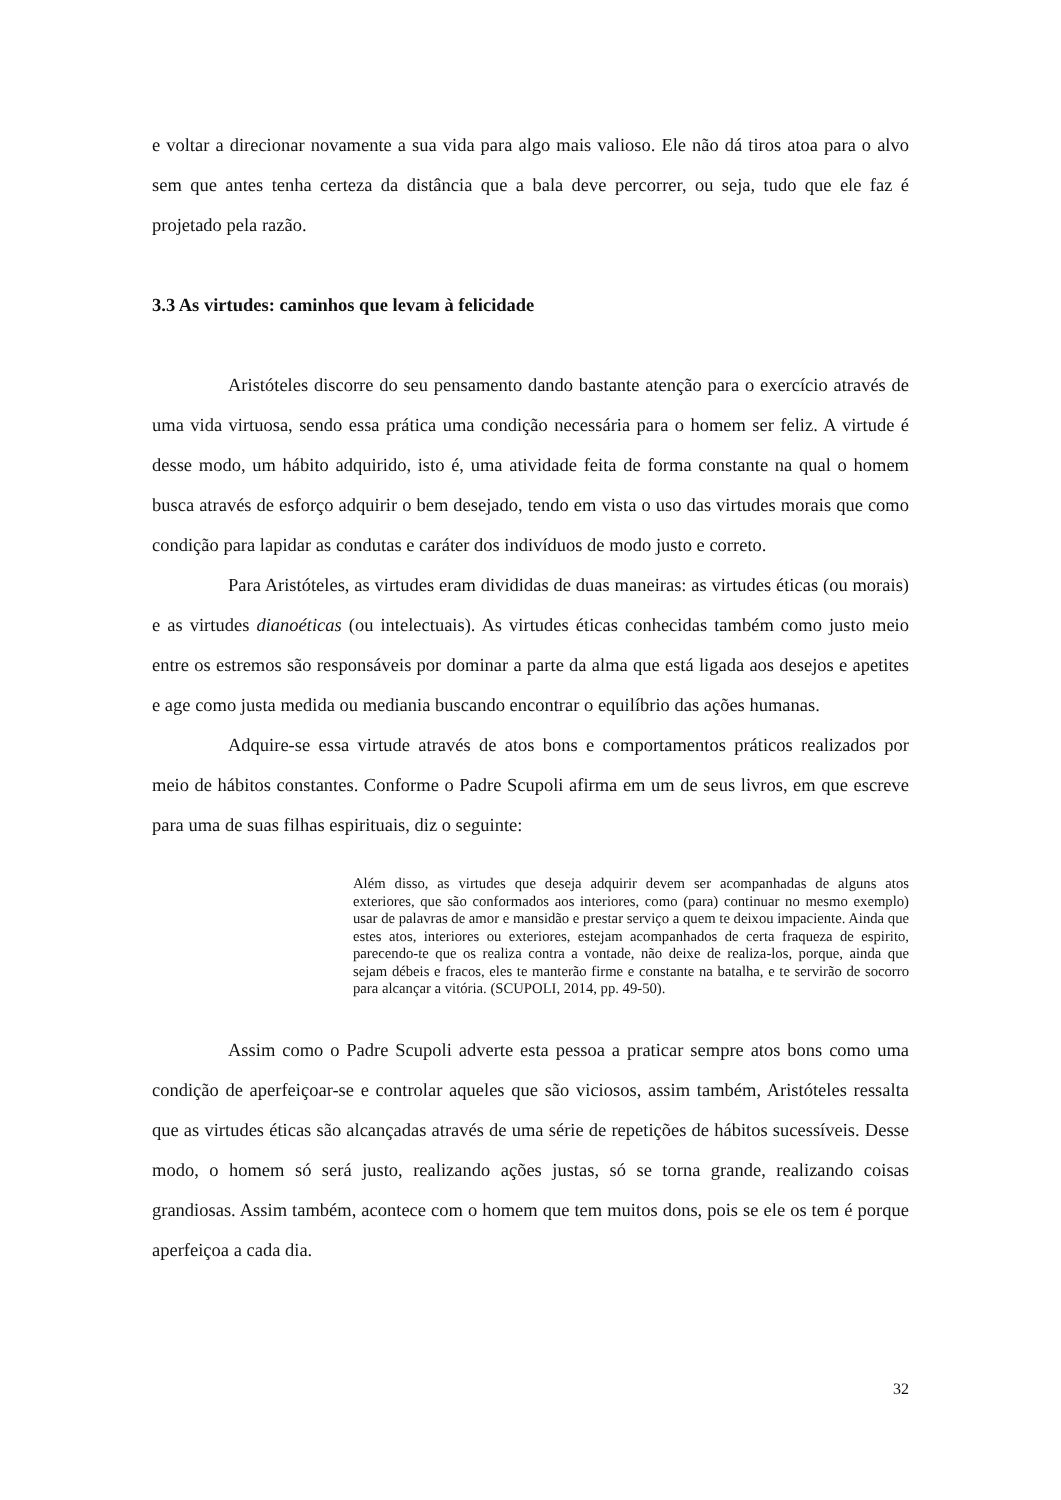e voltar a direcionar novamente a sua vida para algo mais valioso. Ele não dá tiros atoa para o alvo sem que antes tenha certeza da distância que a bala deve percorrer, ou seja, tudo que ele faz é projetado pela razão.
3.3 As virtudes: caminhos que levam à felicidade
Aristóteles discorre do seu pensamento dando bastante atenção para o exercício através de uma vida virtuosa, sendo essa prática uma condição necessária para o homem ser feliz. A virtude é desse modo, um hábito adquirido, isto é, uma atividade feita de forma constante na qual o homem busca através de esforço adquirir o bem desejado, tendo em vista o uso das virtudes morais que como condição para lapidar as condutas e caráter dos indivíduos de modo justo e correto.
Para Aristóteles, as virtudes eram divididas de duas maneiras: as virtudes éticas (ou morais) e as virtudes dianoéticas (ou intelectuais). As virtudes éticas conhecidas também como justo meio entre os estremos são responsáveis por dominar a parte da alma que está ligada aos desejos e apetites e age como justa medida ou mediania buscando encontrar o equilíbrio das ações humanas.
Adquire-se essa virtude através de atos bons e comportamentos práticos realizados por meio de hábitos constantes. Conforme o Padre Scupoli afirma em um de seus livros, em que escreve para uma de suas filhas espirituais, diz o seguinte:
Além disso, as virtudes que deseja adquirir devem ser acompanhadas de alguns atos exteriores, que são conformados aos interiores, como (para) continuar no mesmo exemplo) usar de palavras de amor e mansidão e prestar serviço a quem te deixou impaciente. Ainda que estes atos, interiores ou exteriores, estejam acompanhados de certa fraqueza de espirito, parecendo-te que os realiza contra a vontade, não deixe de realiza-los, porque, ainda que sejam débeis e fracos, eles te manterão firme e constante na batalha, e te servirão de socorro para alcançar a vitória. (SCUPOLI, 2014, pp. 49-50).
Assim como o Padre Scupoli adverte esta pessoa a praticar sempre atos bons como uma condição de aperfeiçoar-se e controlar aqueles que são viciosos, assim também, Aristóteles ressalta que as virtudes éticas são alcançadas através de uma série de repetições de hábitos sucessíveis. Desse modo, o homem só será justo, realizando ações justas, só se torna grande, realizando coisas grandiosas. Assim também, acontece com o homem que tem muitos dons, pois se ele os tem é porque aperfeiçoa a cada dia.
32